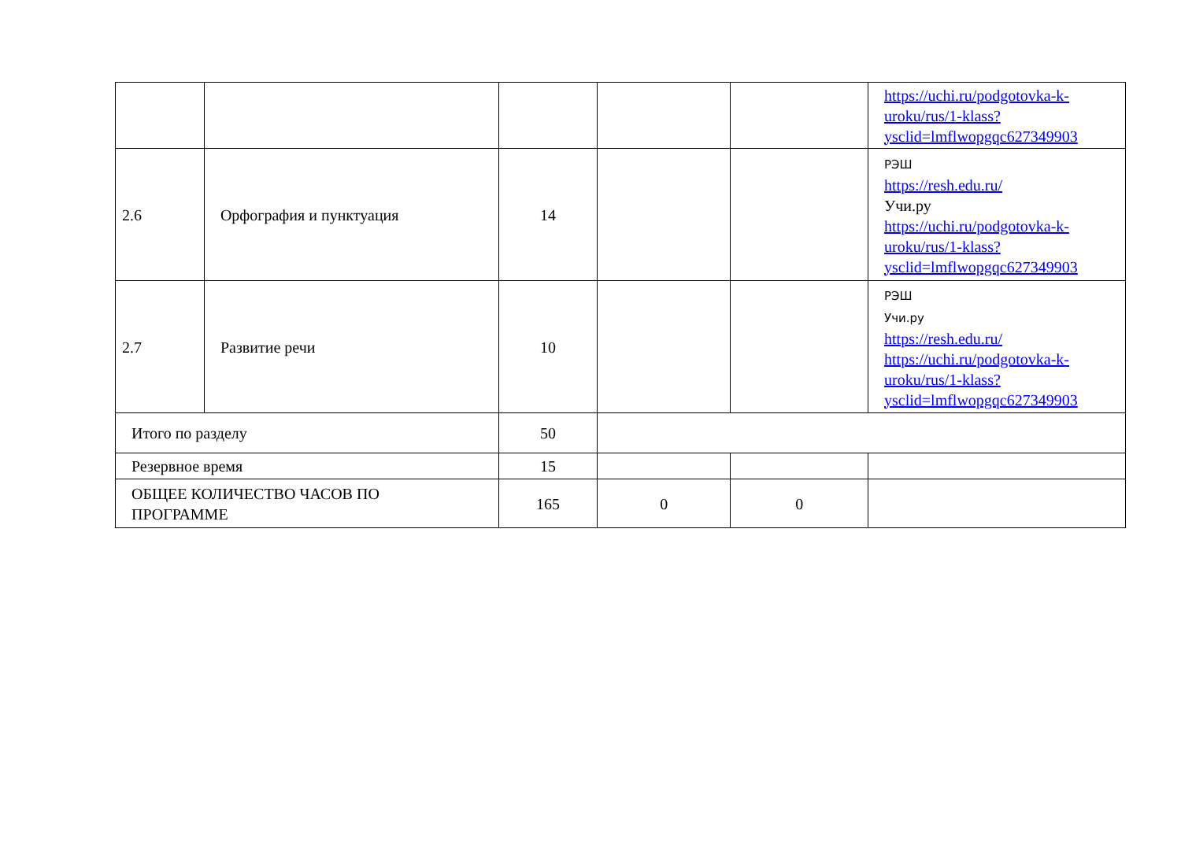| | | | | | https://uchi.ru/podgotovka-k-uroku/rus/1-klass?ysclid=lmflwopgqc627349903 |
| 2.6 | Орфография и пунктуация | 14 | | | РЭШ https://resh.edu.ru/ Учи.ру https://uchi.ru/podgotovka-k-uroku/rus/1-klass?ysclid=lmflwopgqc627349903 |
| 2.7 | Развитие речи | 10 | | | РЭШ Учи.ру https://resh.edu.ru/ https://uchi.ru/podgotovka-k-uroku/rus/1-klass?ysclid=lmflwopgqc627349903 |
| Итого по разделу | | 50 | | | |
| Резервное время | | 15 | | | |
| ОБЩЕЕ КОЛИЧЕСТВО ЧАСОВ ПО ПРОГРАММЕ | | 165 | 0 | 0 | |